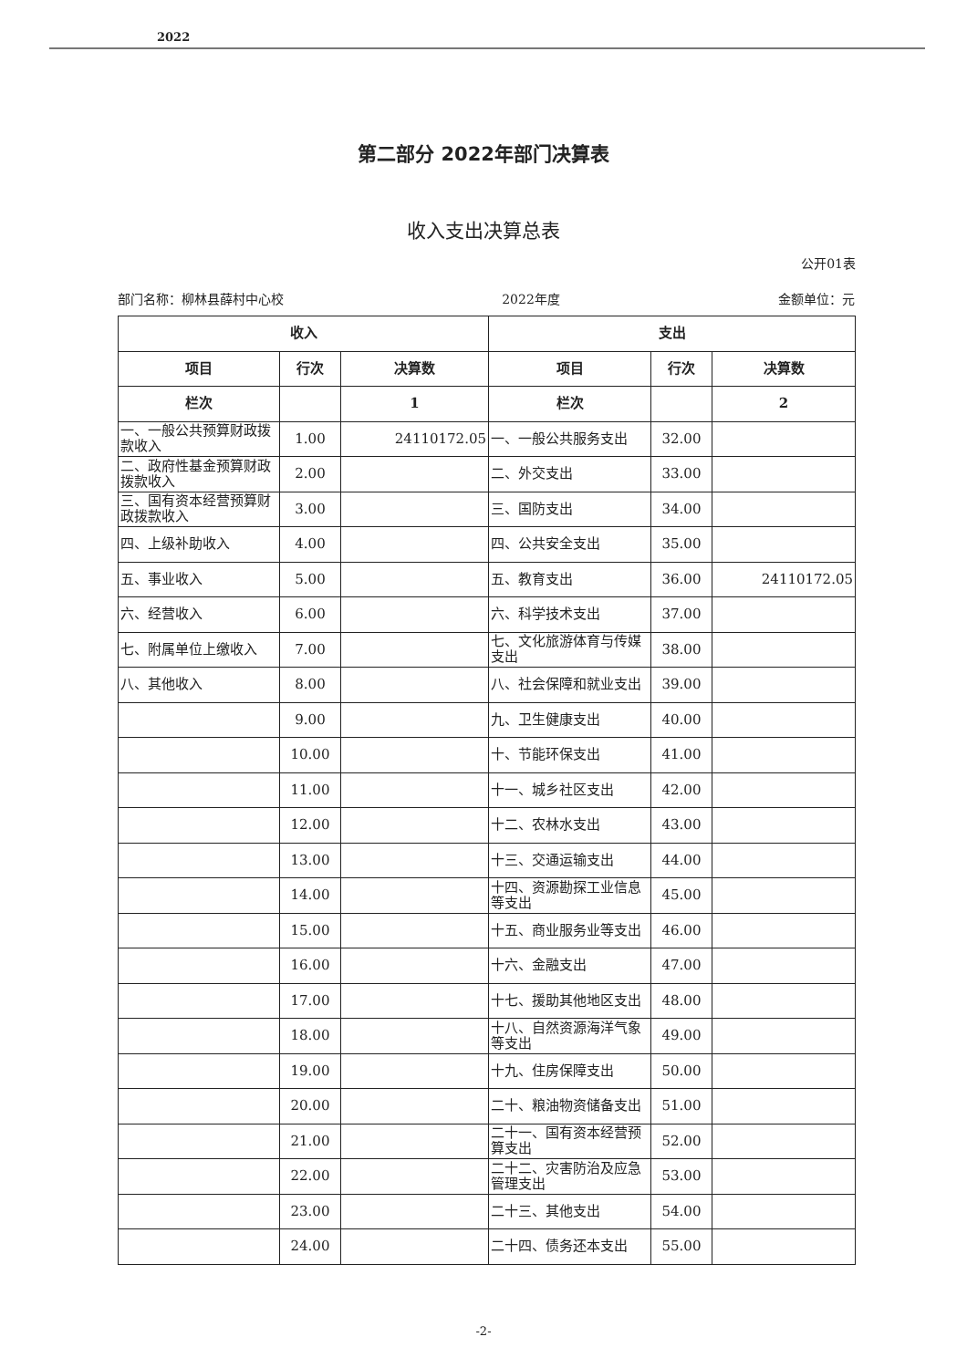2022
第二部分 2022年部门决算表
收入支出决算总表
公开01表
部门名称：柳林县薛村中心校 2022年度 金额单位：元
| 收入 | | | 支出 | | |
| --- | --- | --- | --- | --- | --- |
| 项目 | 行次 | 决算数 | 项目 | 行次 | 决算数 |
| 栏次 | | 1 | 栏次 | | 2 |
| 一、一般公共预算财政拨款收入 | 1.00 | 24110172.05 | 一、一般公共服务支出 | 32.00 | |
| 二、政府性基金预算财政拨款收入 | 2.00 | | 二、外交支出 | 33.00 | |
| 三、国有资本经营预算财政拨款收入 | 3.00 | | 三、国防支出 | 34.00 | |
| 四、上级补助收入 | 4.00 | | 四、公共安全支出 | 35.00 | |
| 五、事业收入 | 5.00 | | 五、教育支出 | 36.00 | 24110172.05 |
| 六、经营收入 | 6.00 | | 六、科学技术支出 | 37.00 | |
| 七、附属单位上缴收入 | 7.00 | | 七、文化旅游体育与传媒支出 | 38.00 | |
| 八、其他收入 | 8.00 | | 八、社会保障和就业支出 | 39.00 | |
| | 9.00 | | 九、卫生健康支出 | 40.00 | |
| | 10.00 | | 十、节能环保支出 | 41.00 | |
| | 11.00 | | 十一、城乡社区支出 | 42.00 | |
| | 12.00 | | 十二、农林水支出 | 43.00 | |
| | 13.00 | | 十三、交通运输支出 | 44.00 | |
| | 14.00 | | 十四、资源勘探工业信息等支出 | 45.00 | |
| | 15.00 | | 十五、商业服务业等支出 | 46.00 | |
| | 16.00 | | 十六、金融支出 | 47.00 | |
| | 17.00 | | 十七、援助其他地区支出 | 48.00 | |
| | 18.00 | | 十八、自然资源海洋气象等支出 | 49.00 | |
| | 19.00 | | 十九、住房保障支出 | 50.00 | |
| | 20.00 | | 二十、粮油物资储备支出 | 51.00 | |
| | 21.00 | | 二十一、国有资本经营预算支出 | 52.00 | |
| | 22.00 | | 二十二、灾害防治及应急管理支出 | 53.00 | |
| | 23.00 | | 二十三、其他支出 | 54.00 | |
| | 24.00 | | 二十四、债务还本支出 | 55.00 | |
-2-